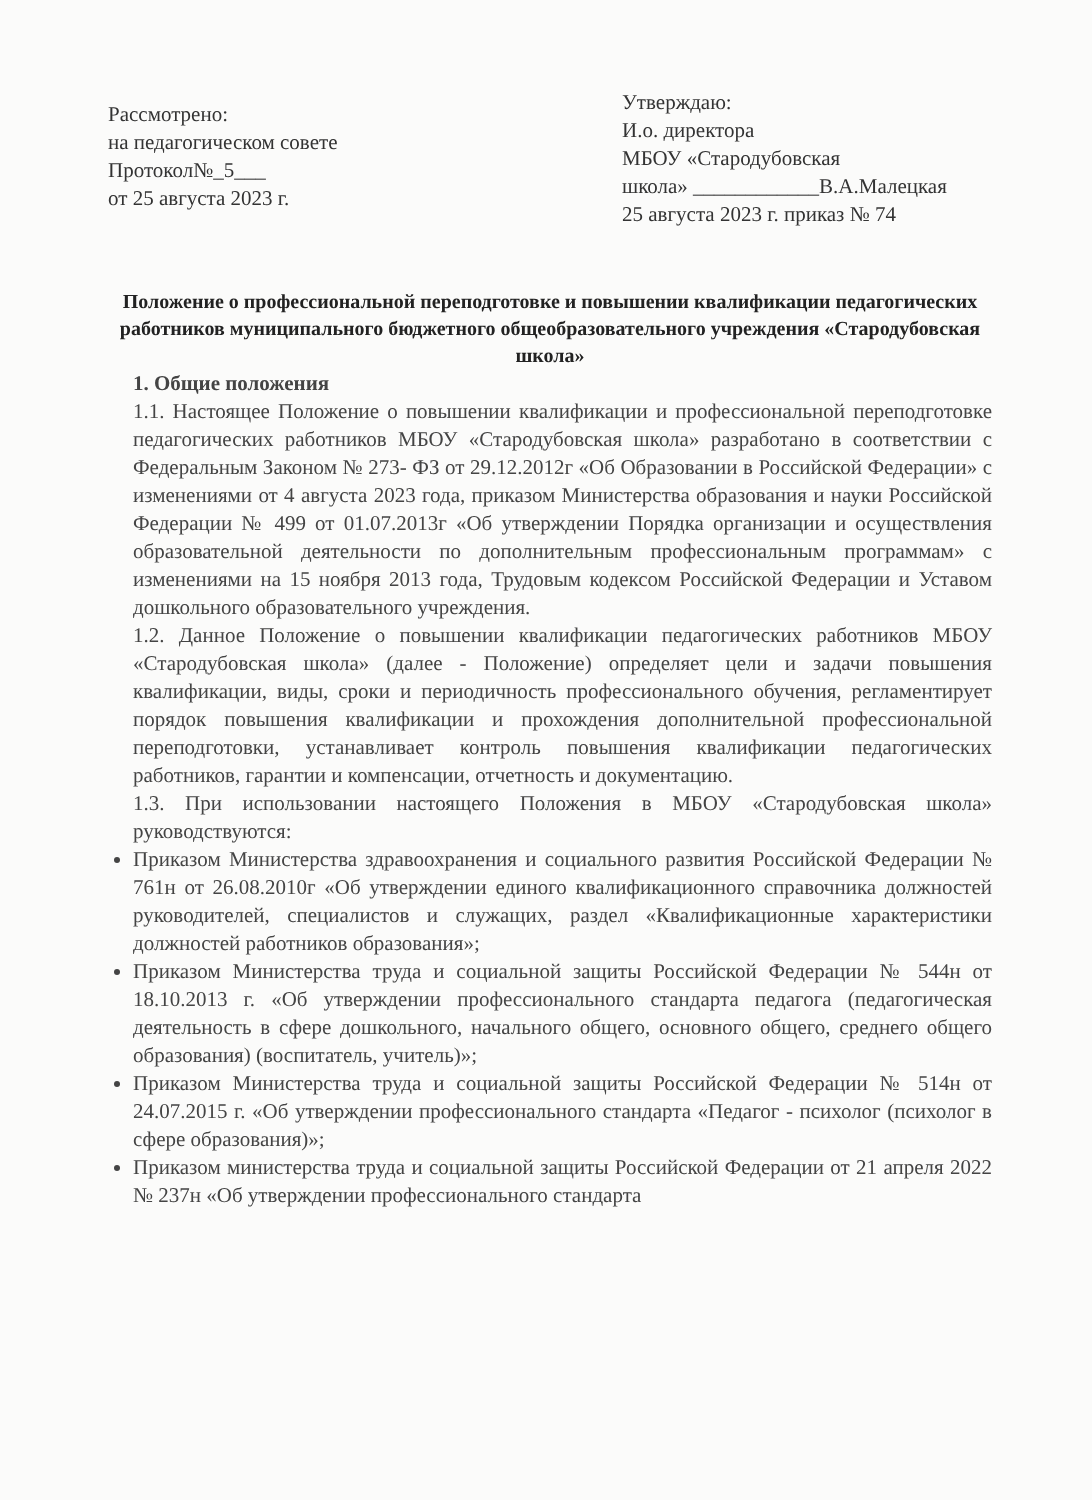Рассмотрено:
на педагогическом совете
Протокол№_5___
от 25 августа 2023 г.
Утверждаю:
И.о. директора
МБОУ «Стародубовская
школа» ____________В.А.Малецкая
25 августа 2023 г. приказ № 74
Положение о профессиональной переподготовке и повышении квалификации педагогических работников муниципального бюджетного общеобразовательного учреждения «Стародубовская школа»
1. Общие положения
1.1. Настоящее Положение о повышении квалификации и профессиональной переподготовке педагогических работников МБОУ «Стародубовская школа» разработано в соответствии с Федеральным Законом № 273- ФЗ от 29.12.2012г «Об Образовании в Российской Федерации» с изменениями от 4 августа 2023 года, приказом Министерства образования и науки Российской Федерации № 499 от 01.07.2013г «Об утверждении Порядка организации и осуществления образовательной деятельности по дополнительным профессиональным программам» с изменениями на 15 ноября 2013 года, Трудовым кодексом Российской Федерации и Уставом дошкольного образовательного учреждения.
1.2. Данное Положение о повышении квалификации педагогических работников МБОУ «Стародубовская школа» (далее - Положение) определяет цели и задачи повышения квалификации, виды, сроки и периодичность профессионального обучения, регламентирует порядок повышения квалификации и прохождения дополнительной профессиональной переподготовки, устанавливает контроль повышения квалификации педагогических работников, гарантии и компенсации, отчетность и документацию.
1.3. При использовании настоящего Положения в МБОУ «Стародубовская школа» руководствуются:
Приказом Министерства здравоохранения и социального развития Российской Федерации № 761н от 26.08.2010г «Об утверждении единого квалификационного справочника должностей руководителей, специалистов и служащих, раздел «Квалификационные характеристики должностей работников образования»;
Приказом Министерства труда и социальной защиты Российской Федерации № 544н от 18.10.2013 г. «Об утверждении профессионального стандарта педагога (педагогическая деятельность в сфере дошкольного, начального общего, основного общего, среднего общего образования) (воспитатель, учитель)»;
Приказом Министерства труда и социальной защиты Российской Федерации № 514н от 24.07.2015 г. «Об утверждении профессионального стандарта «Педагог - психолог (психолог в сфере образования)»;
Приказом министерства труда и социальной защиты Российской Федерации от 21 апреля 2022 № 237н «Об утверждении профессионального стандарта